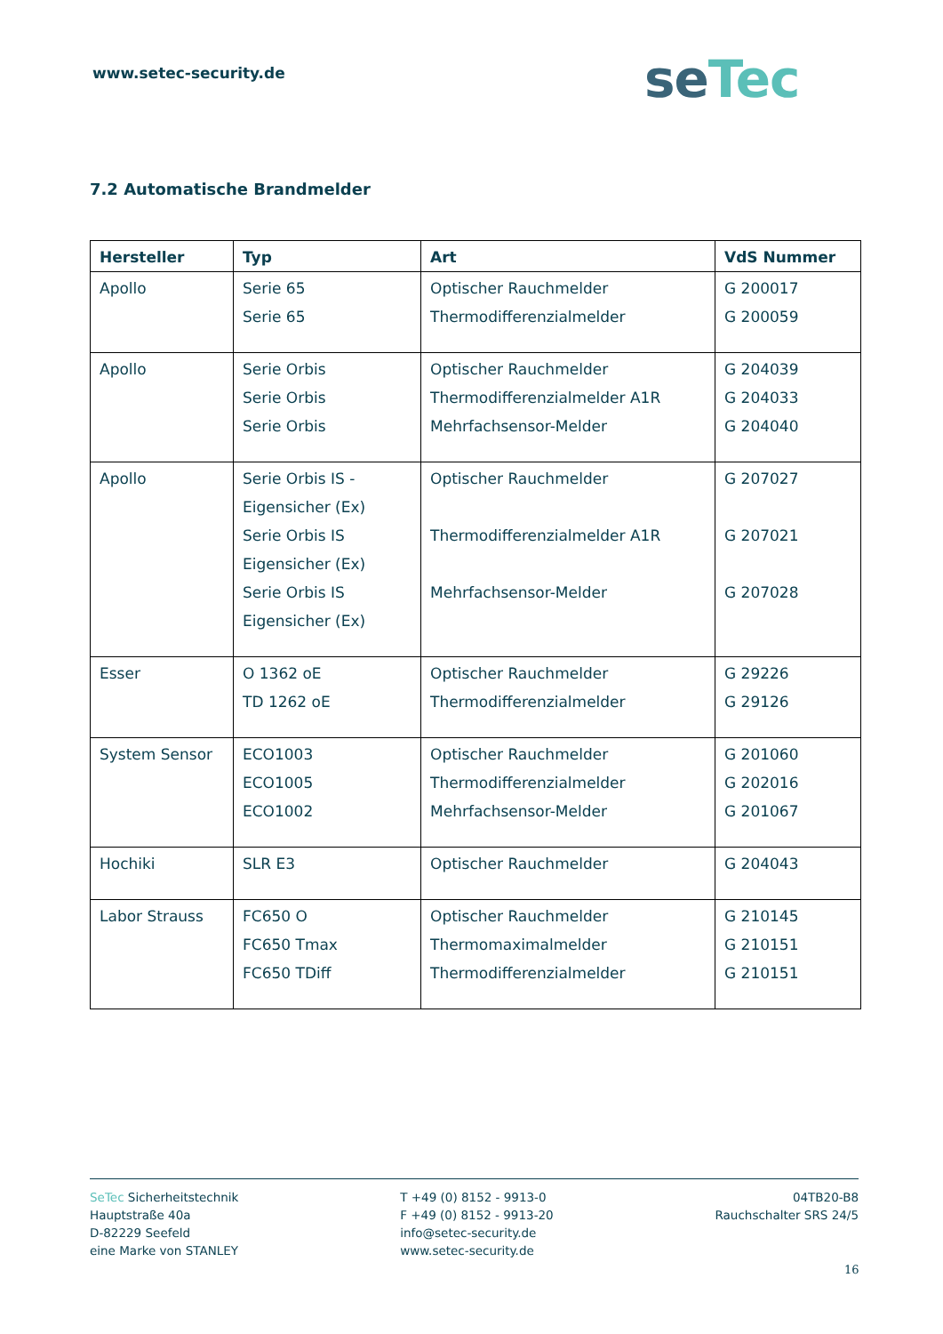www.setec-security.de seTec
7.2 Automatische Brandmelder
| Hersteller | Typ | Art | VdS Nummer |
| --- | --- | --- | --- |
| Apollo | Serie 65 Serie 65 | Optischer Rauchmelder Thermodifferenzialmelder | G 200017 G 200059 |
| Apollo | Serie Orbis Serie Orbis Serie Orbis | Optischer Rauchmelder Thermodifferenzialmelder A1R Mehrfachsensor-Melder | G 204039 G 204033 G 204040 |
| Apollo | Serie Orbis IS - Eigensicher (Ex) Serie Orbis IS Eigensicher (Ex) Serie Orbis IS Eigensicher (Ex) | Optischer Rauchmelder Thermodifferenzialmelder A1R Mehrfachsensor-Melder | G 207027 G 207021 G 207028 |
| Esser | O 1362 oE TD 1262 oE | Optischer Rauchmelder Thermodifferenzialmelder | G 29226 G 29126 |
| System Sensor | ECO1003 ECO1005 ECO1002 | Optischer Rauchmelder Thermodifferenzialmelder Mehrfachsensor-Melder | G 201060 G 202016 G 201067 |
| Hochiki | SLR E3 | Optischer Rauchmelder | G 204043 |
| Labor Strauss | FC650 O FC650 Tmax FC650 TDiff | Optischer Rauchmelder Thermomaximalmelder Thermodifferenzialmelder | G 210145 G 210151 G 210151 |
SeTec Sicherheitstechnik
Hauptstraße 40a
D-82229 Seefeld
eine Marke von STANLEY
T +49 (0) 8152 - 9913-0
F +49 (0) 8152 - 9913-20
info@setec-security.de
www.setec-security.de
04TB20-B8
Rauchschalter SRS 24/5
16